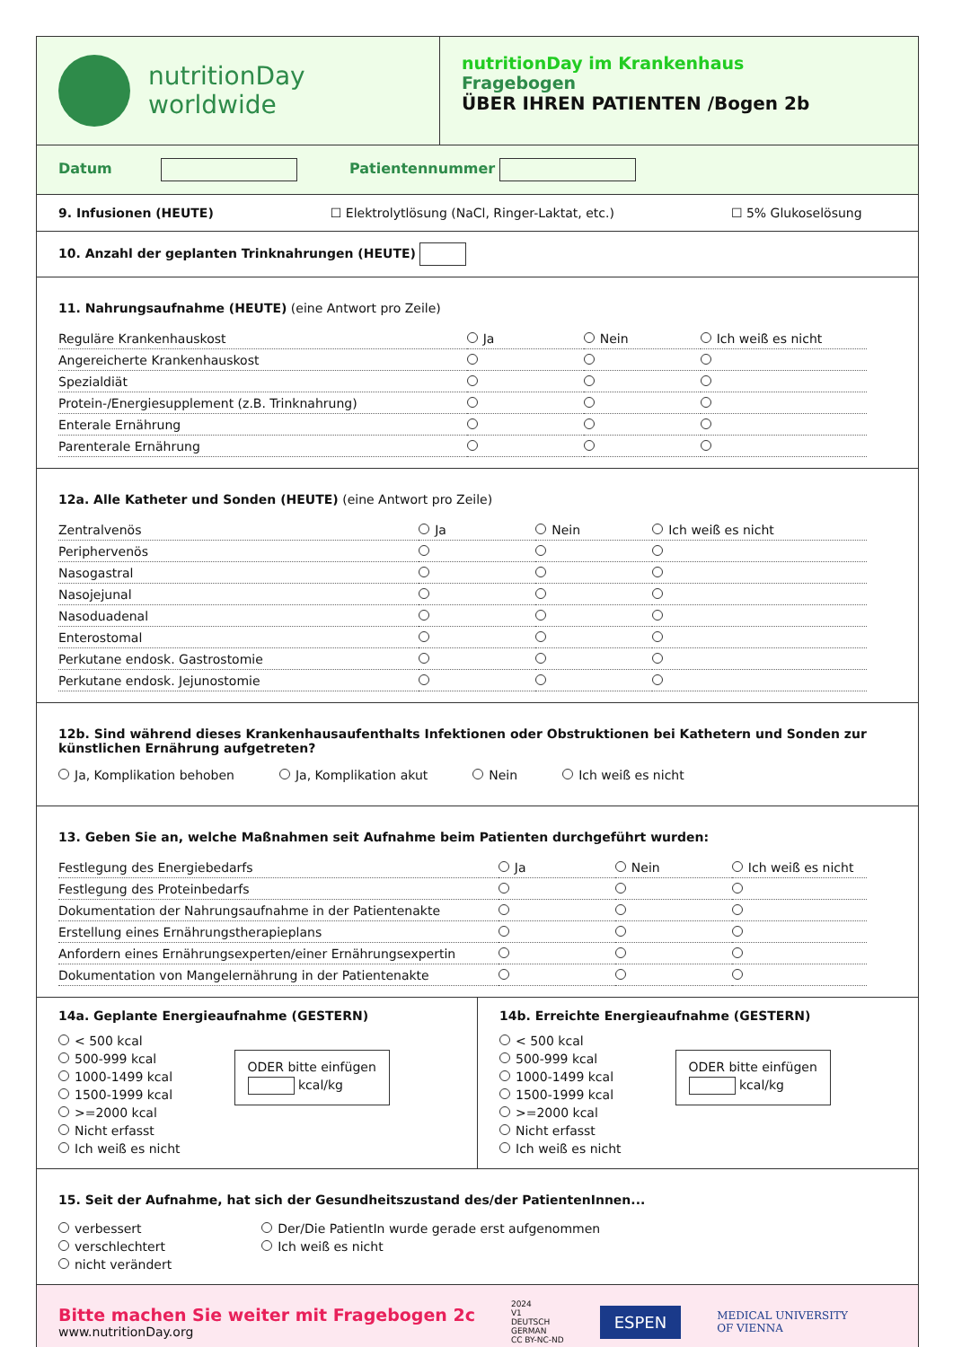nutritionDay
worldwide
nutritionDay im Krankenhaus
Fragebogen
ÜBER IHREN PATIENTEN /Bogen 2b
Datum Patientennummer
9. Infusionen (HEUTE) ☐ Elektrolytlösung (NaCl, Ringer-Laktat, etc.) ☐ 5% Glukoselösung
10. Anzahl der geplanten Trinknahrungen (HEUTE)
11. Nahrungsaufnahme (HEUTE) (eine Antwort pro Zeile)
| Reguläre Krankenhauskost | Ja | Nein | Ich weiß es nicht |
| Angereicherte Krankenhauskost | | | |
| Spezialdiät | | | |
| Protein-/Energiesupplement (z.B. Trinknahrung) | | | |
| Enterale Ernährung | | | |
| Parenterale Ernährung | | | |
12a. Alle Katheter und Sonden (HEUTE) (eine Antwort pro Zeile)
| Zentralvenös | Ja | Nein | Ich weiß es nicht |
| Periphervenös | | | |
| Nasogastral | | | |
| Nasojejunal | | | |
| Nasoduadenal | | | |
| Enterostomal | | | |
| Perkutane endosk. Gastrostomie | | | |
| Perkutane endosk. Jejunostomie | | | |
12b. Sind während dieses Krankenhausaufenthalts Infektionen oder Obstruktionen bei Kathetern und Sonden zur künstlichen Ernährung aufgetreten?
Ja, Komplikation behoben Ja, Komplikation akut Nein Ich weiß es nicht
13. Geben Sie an, welche Maßnahmen seit Aufnahme beim Patienten durchgeführt wurden:
| Festlegung des Energiebedarfs | Ja | Nein | Ich weiß es nicht |
| Festlegung des Proteinbedarfs | | | |
| Dokumentation der Nahrungsaufnahme in der Patientenakte | | | |
| Erstellung eines Ernährungstherapieplans | | | |
| Anfordern eines Ernährungsexperten/einer Ernährungsexpertin | | | |
| Dokumentation von Mangelernährung in der Patientenakte | | | |
14a. Geplante Energieaufnahme (GESTERN)
< 500 kcal
500-999 kcal
1000-1499 kcal
1500-1999 kcal
>=2000 kcal
Nicht erfasst
Ich weiß es nicht
ODER bitte einfügen
kcal/kg
14b. Erreichte Energieaufnahme (GESTERN)
< 500 kcal
500-999 kcal
1000-1499 kcal
1500-1999 kcal
>=2000 kcal
Nicht erfasst
Ich weiß es nicht
ODER bitte einfügen
kcal/kg
15. Seit der Aufnahme, hat sich der Gesundheitszustand des/der PatientenInnen...
verbessert
verschlechtert
nicht verändert
Der/Die PatientIn wurde gerade erst aufgenommen
Ich weiß es nicht
Bitte machen Sie weiter mit Fragebogen 2c
www.nutritionDay.org
2024
V1
DEUTSCH
GERMAN
CC BY-NC-ND
ESPEN
MEDICAL UNIVERSITY
OF VIENNA